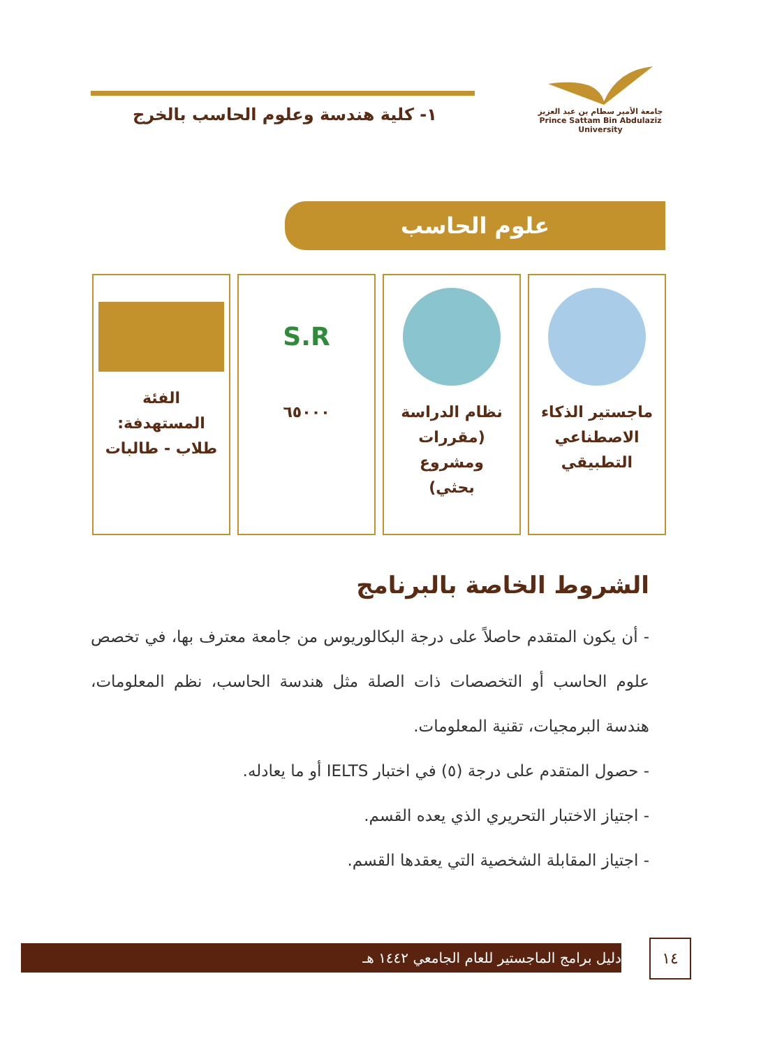جامعة الأمير سطام بن عبد العزيز
Prince Sattam Bin Abdulaziz University
١- كلية هندسة وعلوم الحاسب بالخرج
علوم الحاسب
ماجستير الذكاء
الاصطناعي
التطبيقي
نظام الدراسة
(مقررات ومشروع
بحثي)
S.R
٦٥٠٠٠
الفئة
المستهدفة:
طلاب - طالبات
الشروط الخاصة بالبرنامج
- أن يكون المتقدم حاصلاً على درجة البكالوريوس من جامعة معترف بها، في تخصص علوم الحاسب أو التخصصات ذات الصلة مثل هندسة الحاسب، نظم المعلومات، هندسة البرمجيات، تقنية المعلومات.
- حصول المتقدم على درجة (٥) في اختبار IELTS أو ما يعادله.
- اجتياز الاختبار التحريري الذي يعده القسم.
- اجتياز المقابلة الشخصية التي يعقدها القسم.
دليل برامج الماجستير للعام الجامعي ١٤٤٢ هـ ١٤